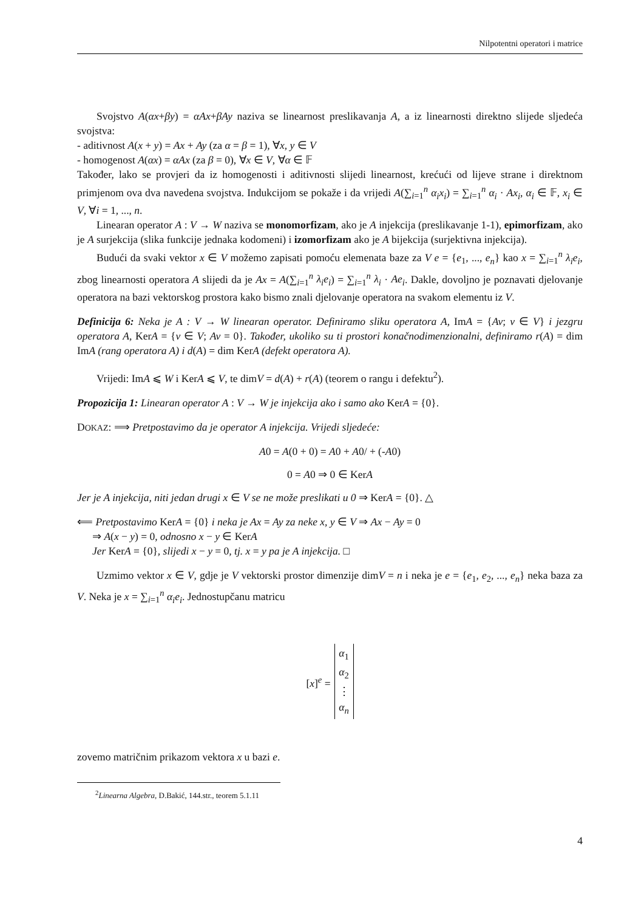Nilpotentni operatori i matrice
Svojstvo A(αx+βy) = αAx+βAy naziva se linearnost preslikavanja A, a iz linearnosti direktno slijede sljedeća svojstva:
- aditivnost A(x + y) = Ax + Ay (za α = β = 1), ∀x, y ∈ V
- homogenost A(αx) = αAx (za β = 0), ∀x ∈ V, ∀α ∈ 𝔽
Također, lako se provjeri da iz homogenosti i aditivnosti slijedi linearnost, krećući od lijeve strane i direktnom primjenom ova dva navedena svojstva. Indukcijom se pokaže i da vrijedi A(∑<sub>i=1</sub><sup>n</sup> α<sub>i</sub>x<sub>i</sub>) = ∑<sub>i=1</sub><sup>n</sup> α<sub>i</sub> · Ax<sub>i</sub>, α<sub>i</sub> ∈ 𝔽, x<sub>i</sub> ∈ V, ∀i = 1, ..., n.
Linearan operator A : V → W naziva se monomorfizam, ako je A injekcija (preslikavanje 1-1), epimorfizam, ako je A surjekcija (slika funkcije jednaka kodomeni) i izomorfizam ako je A bijekcija (surjektivna injekcija).
Budući da svaki vektor x ∈ V možemo zapisati pomoću elemenata baze za V e = {e<sub>1</sub>, ..., e<sub>n</sub>} kao x = ∑<sub>i=1</sub><sup>n</sup> λ<sub>i</sub>e<sub>i</sub>, zbog linearnosti operatora A slijedi da je Ax = A(∑<sub>i=1</sub><sup>n</sup> λ<sub>i</sub>e<sub>i</sub>) = ∑<sub>i=1</sub><sup>n</sup> λ<sub>i</sub> · Ae<sub>i</sub>. Dakle, dovoljno je poznavati djelovanje operatora na bazi vektorskog prostora kako bismo znali djelovanje operatora na svakom elementu iz V.
Definicija 6: Neka je A : V → W linearan operator. Definiramo sliku operatora A, ImA = {Av; v ∈ V} i jezgru operatora A, KerA = {v ∈ V; Av = 0}. Također, ukoliko su ti prostori konačnodimenzionalni, definiramo r(A) = dim ImA (rang operatora A) i d(A) = dim KerA (defekt operatora A).
Vrijedi: ImA ⩽ W i KerA ⩽ V, te dimV = d(A) + r(A) (teorem o rangu i defektu<sup>2</sup>).
Propozicija 1: Linearan operator A : V → W je injekcija ako i samo ako KerA = {0}.
DOKAZ: ⟹ Pretpostavimo da je operator A injekcija. Vrijedi sljedeće:
A0 = A(0 + 0) = A0 + A0/ + (-A0)
0 = A0 ⇒ 0 ∈ KerA
Jer je A injekcija, niti jedan drugi x ∈ V se ne može preslikati u 0 ⇒ KerA = {0}. △
⟸ Pretpostavimo KerA = {0} i neka je Ax = Ay za neke x, y ∈ V ⇒ Ax − Ay = 0
⇒ A(x − y) = 0, odnosno x − y ∈ KerA
Jer KerA = {0}, slijedi x − y = 0, tj. x = y pa je A injekcija. □
Uzmimo vektor x ∈ V, gdje je V vektorski prostor dimenzije dimV = n i neka je e = {e<sub>1</sub>, e<sub>2</sub>, ..., e<sub>n</sub>} neka baza za V. Neka je x = ∑<sub>i=1</sub><sup>n</sup> α<sub>i</sub>e<sub>i</sub>. Jednostupčanu matricu
[x]<sup>e</sup> =
α<sub>1</sub>
α<sub>2</sub>
⋮
α<sub>n</sub>
zovemo matričnim prikazom vektora x u bazi e.
<sup>2</sup> Linearna Algebra, D.Bakić, 144.str., teorem 5.1.11
4